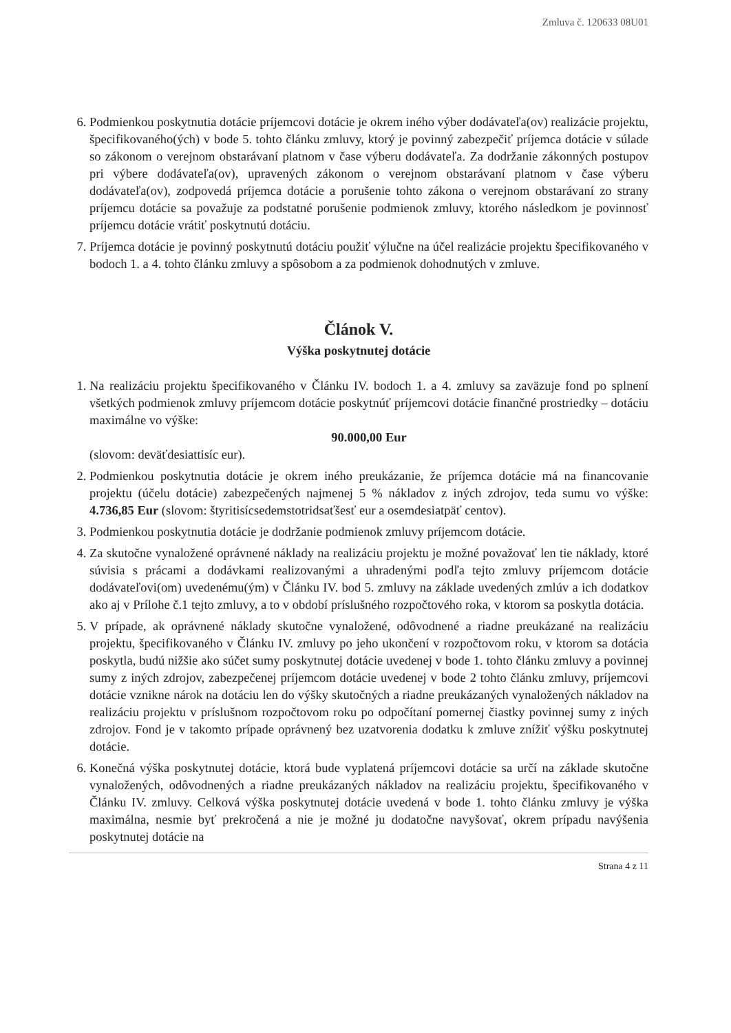Zmluva č. 120633 08U01
6. Podmienkou poskytnutia dotácie príjemcovi dotácie je okrem iného výber dodávateľa(ov) realizácie projektu, špecifikovaného(ých) v bode 5. tohto článku zmluvy, ktorý je povinný zabezpečiť príjemca dotácie v súlade so zákonom o verejnom obstarávaní platnom v čase výberu dodávateľa. Za dodržanie zákonných postupov pri výbere dodávateľa(ov), upravených zákonom o verejnom obstarávaní platnom v čase výberu dodávateľa(ov), zodpovedá príjemca dotácie a porušenie tohto zákona o verejnom obstarávaní zo strany príjemcu dotácie sa považuje za podstatné porušenie podmienok zmluvy, ktorého následkom je povinnosť príjemcu dotácie vrátiť poskytnutú dotáciu.
7. Príjemca dotácie je povinný poskytnutú dotáciu použiť výlučne na účel realizácie projektu špecifikovaného v bodoch 1. a 4. tohto článku zmluvy a spôsobom a za podmienok dohodnutých v zmluve.
Článok V.
Výška poskytnutej dotácie
1. Na realizáciu projektu špecifikovaného v Článku IV. bodoch 1. a 4. zmluvy sa zaväzuje fond po splnení všetkých podmienok zmluvy príjemcom dotácie poskytnúť príjemcovi dotácie finančné prostriedky – dotáciu maximálne vo výške:
90.000,00 Eur
(slovom: deväťdesiattisíc eur).
2. Podmienkou poskytnutia dotácie je okrem iného preukázanie, že príjemca dotácie má na financovanie projektu (účelu dotácie) zabezpečených najmenej 5 % nákladov z iných zdrojov, teda sumu vo výške: 4.736,85 Eur (slovom: štyritisícsedemstotridsaťšesť eur a osemdesiatpäť centov).
3. Podmienkou poskytnutia dotácie je dodržanie podmienok zmluvy príjemcom dotácie.
4. Za skutočne vynaložené oprávnené náklady na realizáciu projektu je možné považovať len tie náklady, ktoré súvisia s prácami a dodávkami realizovanými a uhradenými podľa tejto zmluvy príjemcom dotácie dodávateľovi(om) uvedenému(ým) v Článku IV. bod 5. zmluvy na základe uvedených zmlúv a ich dodatkov ako aj v Prílohe č.1 tejto zmluvy, a to v období príslušného rozpočtového roka, v ktorom sa poskytla dotácia.
5. V prípade, ak oprávnené náklady skutočne vynaložené, odôvodnené a riadne preukázané na realizáciu projektu, špecifikovaného v Článku IV. zmluvy po jeho ukončení v rozpočtovom roku, v ktorom sa dotácia poskytla, budú nižšie ako súčet sumy poskytnutej dotácie uvedenej v bode 1. tohto článku zmluvy a povinnej sumy z iných zdrojov, zabezpečenej príjemcom dotácie uvedenej v bode 2 tohto článku zmluvy, príjemcovi dotácie vznikne nárok na dotáciu len do výšky skutočných a riadne preukázaných vynaložených nákladov na realizáciu projektu v príslušnom rozpočtovom roku po odpočítaní pomernej čiastky povinnej sumy z iných zdrojov. Fond je v takomto prípade oprávnený bez uzatvorenia dodatku k zmluve znížiť výšku poskytnutej dotácie.
6. Konečná výška poskytnutej dotácie, ktorá bude vyplatená príjemcovi dotácie sa určí na základe skutočne vynaložených, odôvodnených a riadne preukázaných nákladov na realizáciu projektu, špecifikovaného v Článku IV. zmluvy. Celková výška poskytnutej dotácie uvedená v bode 1. tohto článku zmluvy je výška maximálna, nesmie byť prekročená a nie je možné ju dodatočne navyšovať, okrem prípadu navýšenia poskytnutej dotácie na
Strana 4 z 11